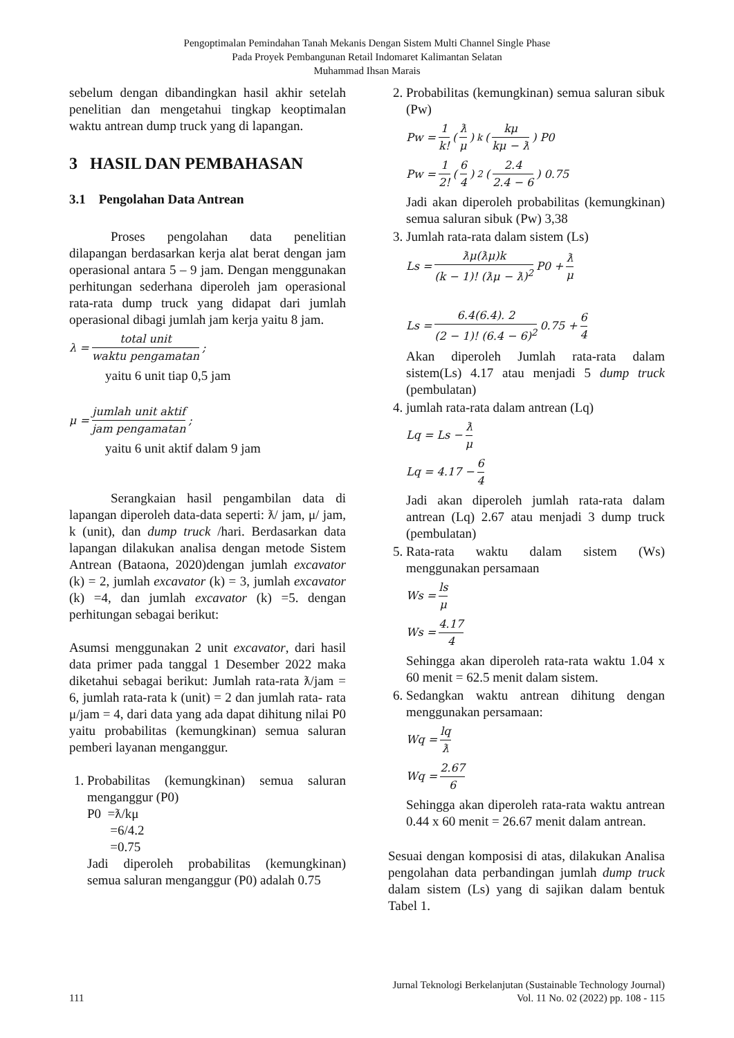Pengoptimalan Pemindahan Tanah Mekanis Dengan Sistem Multi Channel Single Phase
Pada Proyek Pembangunan Retail Indomaret Kalimantan Selatan
Muhammad Ihsan Marais
sebelum dengan dibandingkan hasil akhir setelah penelitian dan mengetahui tingkap keoptimalan waktu antrean dump truck yang di lapangan.
3 HASIL DAN PEMBAHASAN
3.1 Pengolahan Data Antrean
Proses pengolahan data penelitian dilapangan berdasarkan kerja alat berat dengan jam operasional antara 5 – 9 jam. Dengan menggunakan perhitungan sederhana diperoleh jam operasional rata-rata dump truck yang didapat dari jumlah operasional dibagi jumlah jam kerja yaitu 8 jam.
λ = total unit waktu pengamatan ;
yaitu 6 unit tiap 0,5 jam
μ = jumlah unit aktif jam pengamatan ;
yaitu 6 unit aktif dalam 9 jam
Serangkaian hasil pengambilan data di lapangan diperoleh data-data seperti: ƛ/ jam, μ/ jam, k (unit), dan dump truck /hari. Berdasarkan data lapangan dilakukan analisa dengan metode Sistem Antrean (Bataona, 2020)dengan jumlah excavator (k) = 2, jumlah excavator (k) = 3, jumlah excavator (k) =4, dan jumlah excavator (k) =5. dengan perhitungan sebagai berikut:
Asumsi menggunakan 2 unit excavator, dari hasil data primer pada tanggal 1 Desember 2022 maka diketahui sebagai berikut: Jumlah rata-rata ƛ/jam = 6, jumlah rata-rata k (unit) = 2 dan jumlah rata- rata μ/jam = 4, dari data yang ada dapat dihitung nilai P0 yaitu probabilitas (kemungkinan) semua saluran pemberi layanan menganggur.
1. Probabilitas (kemungkinan) semua saluran menganggur (P0)
P0 =ƛ/kμ
=6/4.2
=0.75
Jadi diperoleh probabilitas (kemungkinan) semua saluran menganggur (P0) adalah 0.75
2. Probabilitas (kemungkinan) semua saluran sibuk (Pw)
Pw = 1 k! (ƛ μ)<sup>k</sup> (kμ kμ − ƛ) P0
Pw = 1 2! (6 4)<sup>2</sup> (2.4 2.4 − 6) 0.75
Jadi akan diperoleh probabilitas (kemungkinan) semua saluran sibuk (Pw) 3,38
3. Jumlah rata-rata dalam sistem (Ls)
Ls = ƛμ(ƛμ)k (k − 1)! (ƛμ − ƛ)<sup>2</sup> P0 + ƛ μ
Ls = 6.4(6.4). 2 (2 − 1)! (6.4 − 6)<sup>2</sup> 0.75 + 6 4
Akan diperoleh Jumlah rata-rata dalam sistem(Ls) 4.17 atau menjadi 5 dump truck (pembulatan)
4. jumlah rata-rata dalam antrean (Lq)
Lq = Ls − ƛ μ
Lq = 4.17 − 6 4
Jadi akan diperoleh jumlah rata-rata dalam antrean (Lq) 2.67 atau menjadi 3 dump truck (pembulatan)
5. Rata-rata waktu dalam sistem (Ws) menggunakan persamaan
Ws = ls μ
Ws = 4.17 4
Sehingga akan diperoleh rata-rata waktu 1.04 x 60 menit = 62.5 menit dalam sistem.
6. Sedangkan waktu antrean dihitung dengan menggunakan persamaan:
Wq = lq ƛ
Wq = 2.67 6
Sehingga akan diperoleh rata-rata waktu antrean 0.44 x 60 menit = 26.67 menit dalam antrean.
Sesuai dengan komposisi di atas, dilakukan Analisa pengolahan data perbandingan jumlah dump truck dalam sistem (Ls) yang di sajikan dalam bentuk Tabel 1.
111 Jurnal Teknologi Berkelanjutan (Sustainable Technology Journal)
Vol. 11 No. 02 (2022) pp. 108 - 115